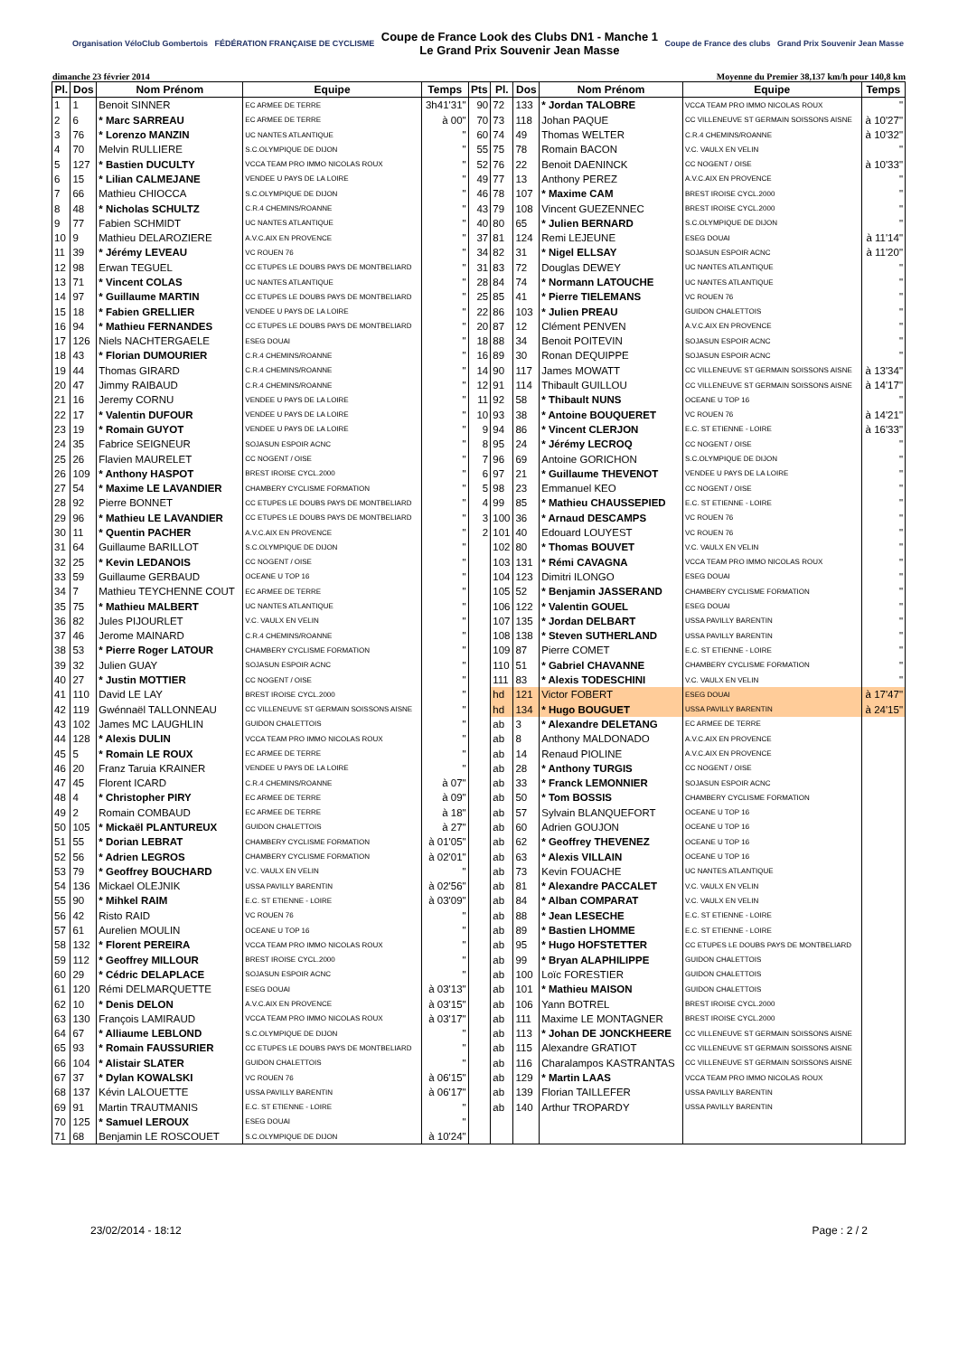Organisation VéloClub Gombertois FÉDÉRATION FRANÇAISE DE CYCLISME
Coupe de France Look des Clubs DN1 - Manche 1
Le Grand Prix Souvenir Jean Masse
Coupe de France des clubs Grand Prix Souvenir Jean Masse
dimanche 23 février 2014 Moyenne du Premier 38,137 km/h pour 140,8 km
| Pl. | Dos | Nom Prénom | Equipe | Temps | Pts | Pl. | Dos | Nom Prénom | Equipe | Temps |
| --- | --- | --- | --- | --- | --- | --- | --- | --- | --- | --- |
| 1 | 1 | Benoit SINNER | EC ARMEE DE TERRE | 3h41'31" | 90 | 72 | 133 | * Jordan TALOBRE | VCCA TEAM PRO IMMO NICOLAS ROUX | " |
| 2 | 6 | * Marc SARREAU | EC ARMEE DE TERRE | à 00" | 70 | 73 | 118 | Johan PAQUE | CC VILLENEUVE ST GERMAIN SOISSONS AISNE | à 10'27" |
| 3 | 76 | * Lorenzo MANZIN | UC NANTES ATLANTIQUE | " | 60 | 74 | 49 | Thomas WELTER | C.R.4 CHEMINS/ROANNE | à 10'32" |
| 4 | 70 | Melvin RULLIERE | S.C.OLYMPIQUE DE DIJON | " | 55 | 75 | 78 | Romain BACON | V.C. VAULX EN VELIN | " |
| 5 | 127 | * Bastien DUCULTY | VCCA TEAM PRO IMMO NICOLAS ROUX | " | 52 | 76 | 22 | Benoit DAENINCK | CC NOGENT / OISE | à 10'33" |
| 6 | 15 | * Lilian CALMEJANE | VENDEE U PAYS DE LA LOIRE | " | 49 | 77 | 13 | Anthony PEREZ | A.V.C.AIX EN PROVENCE | " |
| 7 | 66 | Mathieu CHIOCCA | S.C.OLYMPIQUE DE DIJON | " | 46 | 78 | 107 | * Maxime CAM | BREST IROISE CYCL.2000 | " |
| 8 | 48 | * Nicholas SCHULTZ | C.R.4 CHEMINS/ROANNE | " | 43 | 79 | 108 | Vincent GUEZENNEC | BREST IROISE CYCL.2000 | " |
| 9 | 77 | Fabien SCHMIDT | UC NANTES ATLANTIQUE | " | 40 | 80 | 65 | * Julien BERNARD | S.C.OLYMPIQUE DE DIJON | " |
| 10 | 9 | Mathieu DELAROZIERE | A.V.C.AIX EN PROVENCE | " | 37 | 81 | 124 | Remi LEJEUNE | ESEG DOUAI | à 11'14" |
| 11 | 39 | * Jérémy LEVEAU | VC ROUEN 76 | " | 34 | 82 | 31 | * Nigel ELLSAY | SOJASUN ESPOIR ACNC | à 11'20" |
| 12 | 98 | Erwan TEGUEL | CC ETUPES LE DOUBS PAYS DE MONTBELIARD | " | 31 | 83 | 72 | Douglas DEWEY | UC NANTES ATLANTIQUE | " |
| 13 | 71 | * Vincent COLAS | UC NANTES ATLANTIQUE | " | 28 | 84 | 74 | * Normann LATOUCHE | UC NANTES ATLANTIQUE | " |
| 14 | 97 | * Guillaume MARTIN | CC ETUPES LE DOUBS PAYS DE MONTBELIARD | " | 25 | 85 | 41 | * Pierre TIELEMANS | VC ROUEN 76 | " |
| 15 | 18 | * Fabien GRELLIER | VENDEE U PAYS DE LA LOIRE | " | 22 | 86 | 103 | * Julien PREAU | GUIDON CHALETTOIS | " |
| 16 | 94 | * Mathieu FERNANDES | CC ETUPES LE DOUBS PAYS DE MONTBELIARD | " | 20 | 87 | 12 | Clément PENVEN | A.V.C.AIX EN PROVENCE | " |
| 17 | 126 | Niels NACHTERGAELE | ESEG DOUAI | " | 18 | 88 | 34 | Benoit POITEVIN | SOJASUN ESPOIR ACNC | " |
| 18 | 43 | * Florian DUMOURIER | C.R.4 CHEMINS/ROANNE | " | 16 | 89 | 30 | Ronan DEQUIPPE | SOJASUN ESPOIR ACNC | " |
| 19 | 44 | Thomas GIRARD | C.R.4 CHEMINS/ROANNE | " | 14 | 90 | 117 | James MOWATT | CC VILLENEUVE ST GERMAIN SOISSONS AISNE | à 13'34" |
| 20 | 47 | Jimmy RAIBAUD | C.R.4 CHEMINS/ROANNE | " | 12 | 91 | 114 | Thibault GUILLOU | CC VILLENEUVE ST GERMAIN SOISSONS AISNE | à 14'17" |
| 21 | 16 | Jeremy CORNU | VENDEE U PAYS DE LA LOIRE | " | 11 | 92 | 58 | * Thibault NUNS | OCEANE U TOP 16 | " |
| 22 | 17 | * Valentin DUFOUR | VENDEE U PAYS DE LA LOIRE | " | 10 | 93 | 38 | * Antoine BOUQUERET | VC ROUEN 76 | à 14'21" |
| 23 | 19 | * Romain GUYOT | VENDEE U PAYS DE LA LOIRE | " | 9 | 94 | 86 | * Vincent CLERJON | E.C. ST ETIENNE - LOIRE | à 16'33" |
| 24 | 35 | Fabrice SEIGNEUR | SOJASUN ESPOIR ACNC | " | 8 | 95 | 24 | * Jérémy LECROQ | CC NOGENT / OISE | " |
| 25 | 26 | Flavien MAURELET | CC NOGENT / OISE | " | 7 | 96 | 69 | Antoine GORICHON | S.C.OLYMPIQUE DE DIJON | " |
| 26 | 109 | * Anthony HASPOT | BREST IROISE CYCL.2000 | " | 6 | 97 | 21 | * Guillaume THEVENOT | VENDEE U PAYS DE LA LOIRE | " |
| 27 | 54 | * Maxime LE LAVANDIER | CHAMBERY CYCLISME FORMATION | " | 5 | 98 | 23 | Emmanuel KEO | CC NOGENT / OISE | " |
| 28 | 92 | Pierre BONNET | CC ETUPES LE DOUBS PAYS DE MONTBELIARD | " | 4 | 99 | 85 | * Mathieu CHAUSSEPIED | E.C. ST ETIENNE - LOIRE | " |
| 29 | 96 | * Mathieu LE LAVANDIER | CC ETUPES LE DOUBS PAYS DE MONTBELIARD | " | 3 | 100 | 36 | * Arnaud DESCAMPS | VC ROUEN 76 | " |
| 30 | 11 | * Quentin PACHER | A.V.C.AIX EN PROVENCE | " | 2 | 101 | 40 | Edouard LOUYEST | VC ROUEN 76 | " |
| 31 | 64 | Guillaume BARILLOT | S.C.OLYMPIQUE DE DIJON | " | | 102 | 80 | * Thomas BOUVET | V.C. VAULX EN VELIN | " |
| 32 | 25 | * Kevin LEDANOIS | CC NOGENT / OISE | " | | 103 | 131 | * Rémi CAVAGNA | VCCA TEAM PRO IMMO NICOLAS ROUX | " |
| 33 | 59 | Guillaume GERBAUD | OCEANE U TOP 16 | " | | 104 | 123 | Dimitri ILONGO | ESEG DOUAI | " |
| 34 | 7 | Mathieu TEYCHENNE COUT | EC ARMEE DE TERRE | " | | 105 | 52 | * Benjamin JASSERAND | CHAMBERY CYCLISME FORMATION | " |
| 35 | 75 | * Mathieu MALBERT | UC NANTES ATLANTIQUE | " | | 106 | 122 | * Valentin GOUEL | ESEG DOUAI | " |
| 36 | 82 | Jules PIJOURLET | V.C. VAULX EN VELIN | " | | 107 | 135 | * Jordan DELBART | USSA PAVILLY BARENTIN | " |
| 37 | 46 | Jerome MAINARD | C.R.4 CHEMINS/ROANNE | " | | 108 | 138 | * Steven SUTHERLAND | USSA PAVILLY BARENTIN | " |
| 38 | 53 | * Pierre Roger LATOUR | CHAMBERY CYCLISME FORMATION | " | | 109 | 87 | Pierre COMET | E.C. ST ETIENNE - LOIRE | " |
| 39 | 32 | Julien GUAY | SOJASUN ESPOIR ACNC | " | | 110 | 51 | * Gabriel CHAVANNE | CHAMBERY CYCLISME FORMATION | " |
| 40 | 27 | * Justin MOTTIER | CC NOGENT / OISE | " | | 111 | 83 | * Alexis TODESCHINI | V.C. VAULX EN VELIN | " |
| 41 | 110 | David LE LAY | BREST IROISE CYCL.2000 | " | | hd | 121 | Victor FOBERT | ESEG DOUAI | à 17'47" |
| 42 | 119 | Gwénnaël TALLONNEAU | CC VILLENEUVE ST GERMAIN SOISSONS AISNE | " | | hd | 134 | * Hugo BOUGUET | USSA PAVILLY BARENTIN | à 24'15" |
| 43 | 102 | James MC LAUGHLIN | GUIDON CHALETTOIS | " | | ab | 3 | * Alexandre DELETANG | EC ARMEE DE TERRE | |
| 44 | 128 | * Alexis DULIN | VCCA TEAM PRO IMMO NICOLAS ROUX | " | | ab | 8 | Anthony MALDONADO | A.V.C.AIX EN PROVENCE | |
| 45 | 5 | * Romain LE ROUX | EC ARMEE DE TERRE | " | | ab | 14 | Renaud PIOLINE | A.V.C.AIX EN PROVENCE | |
| 46 | 20 | Franz Taruia KRAINER | VENDEE U PAYS DE LA LOIRE | " | | ab | 28 | * Anthony TURGIS | CC NOGENT / OISE | |
| 47 | 45 | Florent ICARD | C.R.4 CHEMINS/ROANNE | à 07" | | ab | 33 | * Franck LEMONNIER | SOJASUN ESPOIR ACNC | |
| 48 | 4 | * Christopher PIRY | EC ARMEE DE TERRE | à 09" | | ab | 50 | * Tom BOSSIS | CHAMBERY CYCLISME FORMATION | |
| 49 | 2 | Romain COMBAUD | EC ARMEE DE TERRE | à 18" | | ab | 57 | Sylvain BLANQUEFORT | OCEANE U TOP 16 | |
| 50 | 105 | * Mickaël PLANTUREUX | GUIDON CHALETTOIS | à 27" | | ab | 60 | Adrien GOUJON | OCEANE U TOP 16 | |
| 51 | 55 | * Dorian LEBRAT | CHAMBERY CYCLISME FORMATION | à 01'05" | | ab | 62 | * Geoffrey THEVENEZ | OCEANE U TOP 16 | |
| 52 | 56 | * Adrien LEGROS | CHAMBERY CYCLISME FORMATION | à 02'01" | | ab | 63 | * Alexis VILLAIN | OCEANE U TOP 16 | |
| 53 | 79 | * Geoffrey BOUCHARD | V.C. VAULX EN VELIN | " | | ab | 73 | Kevin FOUACHE | UC NANTES ATLANTIQUE | |
| 54 | 136 | Mickael OLEJNIK | USSA PAVILLY BARENTIN | à 02'56" | | ab | 81 | * Alexandre PACCALET | V.C. VAULX EN VELIN | |
| 55 | 90 | * Mihkel RAIM | E.C. ST ETIENNE - LOIRE | à 03'09" | | ab | 84 | * Alban COMPARAT | V.C. VAULX EN VELIN | |
| 56 | 42 | Risto RAID | VC ROUEN 76 | " | | ab | 88 | * Jean LESECHE | E.C. ST ETIENNE - LOIRE | |
| 57 | 61 | Aurelien MOULIN | OCEANE U TOP 16 | " | | ab | 89 | * Bastien LHOMME | E.C. ST ETIENNE - LOIRE | |
| 58 | 132 | * Florent PEREIRA | VCCA TEAM PRO IMMO NICOLAS ROUX | " | | ab | 95 | * Hugo HOFSTETTER | CC ETUPES LE DOUBS PAYS DE MONTBELIARD | |
| 59 | 112 | * Geoffrey MILLOUR | BREST IROISE CYCL.2000 | " | | ab | 99 | * Bryan ALAPHILIPPE | GUIDON CHALETTOIS | |
| 60 | 29 | * Cédric DELAPLACE | SOJASUN ESPOIR ACNC | " | | ab | 100 | Loïc FORESTIER | GUIDON CHALETTOIS | |
| 61 | 120 | Rémi DELMARQUETTE | ESEG DOUAI | à 03'13" | | ab | 101 | * Mathieu MAISON | GUIDON CHALETTOIS | |
| 62 | 10 | * Denis DELON | A.V.C.AIX EN PROVENCE | à 03'15" | | ab | 106 | Yann BOTREL | BREST IROISE CYCL.2000 | |
| 63 | 130 | François LAMIRAUD | VCCA TEAM PRO IMMO NICOLAS ROUX | à 03'17" | | ab | 111 | Maxime LE MONTAGNER | BREST IROISE CYCL.2000 | |
| 64 | 67 | * Alliaume LEBLOND | S.C.OLYMPIQUE DE DIJON | " | | ab | 113 | * Johan DE JONCKHEERE | CC VILLENEUVE ST GERMAIN SOISSONS AISNE | |
| 65 | 93 | * Romain FAUSSURIER | CC ETUPES LE DOUBS PAYS DE MONTBELIARD | " | | ab | 115 | Alexandre GRATIOT | CC VILLENEUVE ST GERMAIN SOISSONS AISNE | |
| 66 | 104 | * Alistair SLATER | GUIDON CHALETTOIS | " | | ab | 116 | Charalampos KASTRANTAS | CC VILLENEUVE ST GERMAIN SOISSONS AISNE | |
| 67 | 37 | * Dylan KOWALSKI | VC ROUEN 76 | à 06'15" | | ab | 129 | * Martin LAAS | VCCA TEAM PRO IMMO NICOLAS ROUX | |
| 68 | 137 | Kévin LALOUETTE | USSA PAVILLY BARENTIN | à 06'17" | | ab | 139 | Florian TAILLEFER | USSA PAVILLY BARENTIN | |
| 69 | 91 | Martin TRAUTMANIS | E.C. ST ETIENNE - LOIRE | " | | ab | 140 | Arthur TROPARDY | USSA PAVILLY BARENTIN | |
| 70 | 125 | * Samuel LEROUX | ESEG DOUAI | " | | | | | | |
| 71 | 68 | Benjamin LE ROSCOUET | S.C.OLYMPIQUE DE DIJON | à 10'24" | | | | | | |
23/02/2014 - 18:12 Page : 2 / 2